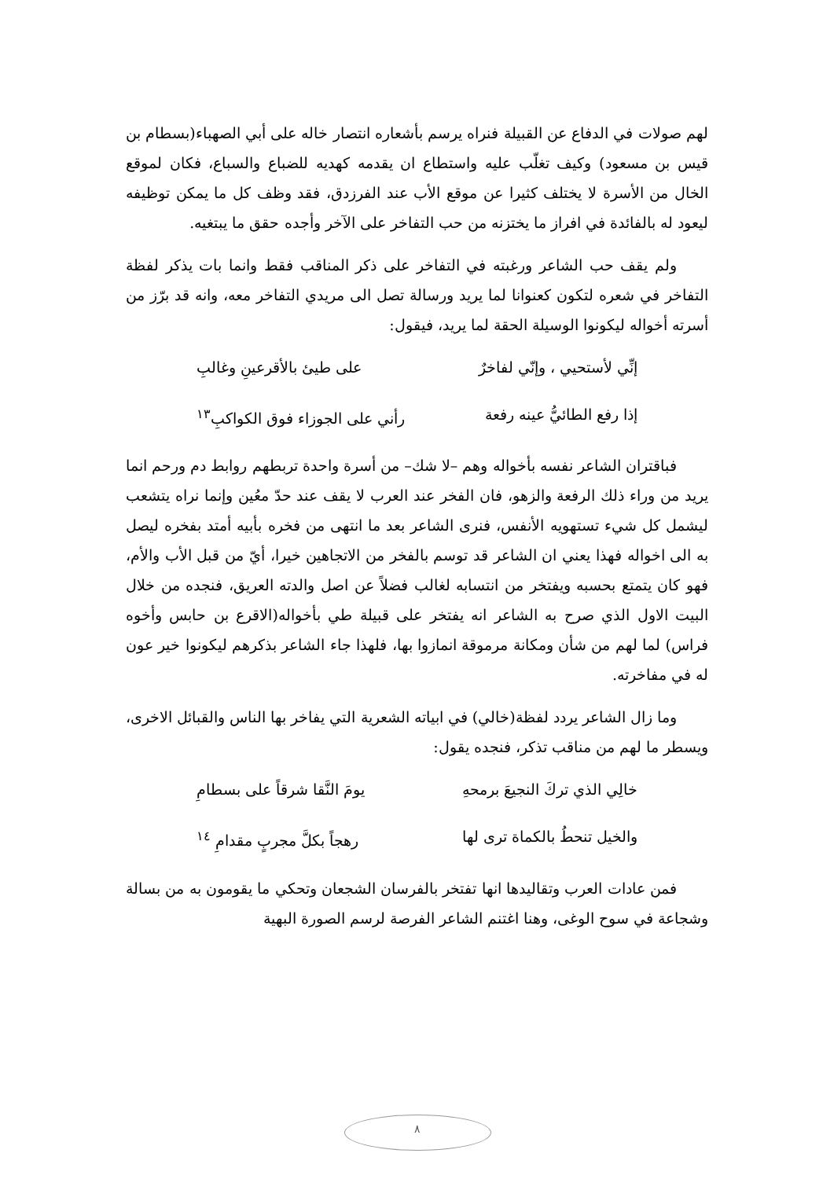لهم صولات في الدفاع عن القبيلة فنراه يرسم بأشعاره انتصار خاله على أبي الصهباء(بسطام بن قيس بن مسعود) وكيف تغلّب عليه واستطاع ان يقدمه كهديه للضباع والسباع، فكان لموقع الخال من الأسرة لا يختلف كثيرا عن موقع الأب عند الفرزدق، فقد وظف كل ما يمكن توظيفه ليعود له بالفائدة في افراز ما يختزنه من حب التفاخر على الآخر وأجده حقق ما يبتغيه.
ولم يقف حب الشاعر ورغبته في التفاخر على ذكر المناقب فقط وانما بات يذكر لفظة التفاخر في شعره لتكون كعنوانا لما يريد ورسالة تصل الى مريدي التفاخر معه، وانه قد برّز من أسرته أخواله ليكونوا الوسيلة الحقة لما يريد، فيقول:
إنِّي لأستحيي ، وإنّي لفاخرٌ على طيئ بالأقرعينِ وغالبِ
إذا رفع الطائيُّ عينه رفعة رأني على الجوزاء فوق الكواكبِ<sup>١٣</sup>
فباقتران الشاعر نفسه بأخواله وهم –لا شك– من أسرة واحدة تربطهم روابط دم ورحم انما يريد من وراء ذلك الرفعة والزهو، فان الفخر عند العرب لا يقف عند حدّ معُين وإنما نراه يتشعب ليشمل كل شيء تستهويه الأنفس، فنرى الشاعر بعد ما انتهى من فخره بأبيه أمتد بفخره ليصل به الى اخواله فهذا يعني ان الشاعر قد توسم بالفخر من الاتجاهين خيرا، أيّ من قبل الأب والأم، فهو كان يتمتع بحسبه ويفتخر من انتسابه لغالب فضلاً عن اصل والدته العريق، فنجده من خلال البيت الاول الذي صرح به الشاعر انه يفتخر على قبيلة طي بأخواله(الاقرع بن حابس وأخوه فراس) لما لهم من شأن ومكانة مرموقة انمازوا بها، فلهذا جاء الشاعر بذكرهم ليكونوا خير عون له في مفاخرته.
وما زال الشاعر يردد لفظة(خالي) في ابياته الشعرية التي يفاخر بها الناس والقبائل الاخرى، ويسطر ما لهم من مناقب تذكر، فنجده يقول:
خالِي الذي تركَ النجيعَ برمحهِ يومَ النَّقا شرقاً على بسطامِ
والخيل تنحطُ بالكماة ترى لها رهجاً بكلَّ مجربٍ مقدامِ <sup>١٤</sup>
فمن عادات العرب وتقاليدها انها تفتخر بالفرسان الشجعان وتحكي ما يقومون به من بسالة وشجاعة في سوح الوغى، وهنا اغتنم الشاعر الفرصة لرسم الصورة البهية
٨